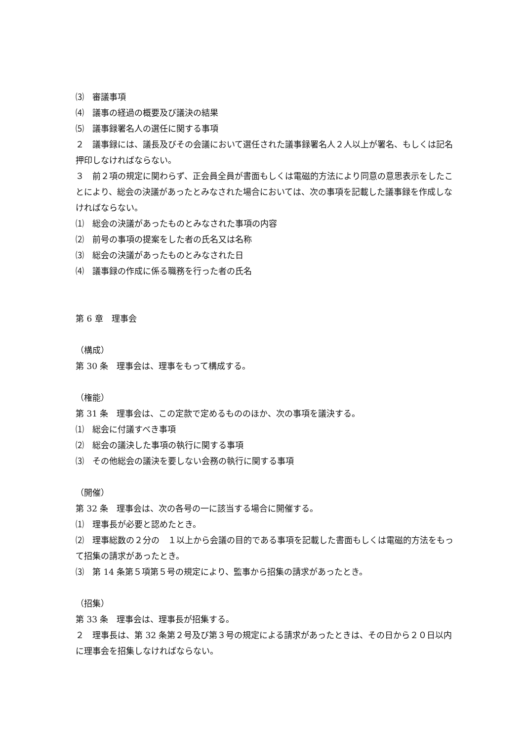⑶　審議事項
⑷　議事の経過の概要及び議決の結果
⑸　議事録署名人の選任に関する事項
２　議事録には、議長及びその会議において選任された議事録署名人２人以上が署名、もしくは記名押印しなければならない。
３　前２項の規定に関わらず、正会員全員が書面もしくは電磁的方法により同意の意思表示をしたことにより、総会の決議があったとみなされた場合においては、次の事項を記載した議事録を作成しなければならない。
⑴　総会の決議があったものとみなされた事項の内容
⑵　前号の事項の提案をした者の氏名又は名称
⑶　総会の決議があったものとみなされた日
⑷　議事録の作成に係る職務を行った者の氏名
第 6 章　理事会
（構成）
第 30 条　理事会は、理事をもって構成する。
（権能）
第 31 条　理事会は、この定款で定めるもののほか、次の事項を議決する。
⑴　総会に付議すべき事項
⑵　総会の議決した事項の執行に関する事項
⑶　その他総会の議決を要しない会務の執行に関する事項
（開催）
第 32 条　理事会は、次の各号の一に該当する場合に開催する。
⑴　理事長が必要と認めたとき。
⑵　理事総数の２分の　１以上から会議の目的である事項を記載した書面もしくは電磁的方法をもって招集の請求があったとき。
⑶　第 14 条第５項第５号の規定により、監事から招集の請求があったとき。
（招集）
第 33 条　理事会は、理事長が招集する。
２　理事長は、第 32 条第２号及び第３号の規定による請求があったときは、その日から２０日以内に理事会を招集しなければならない。